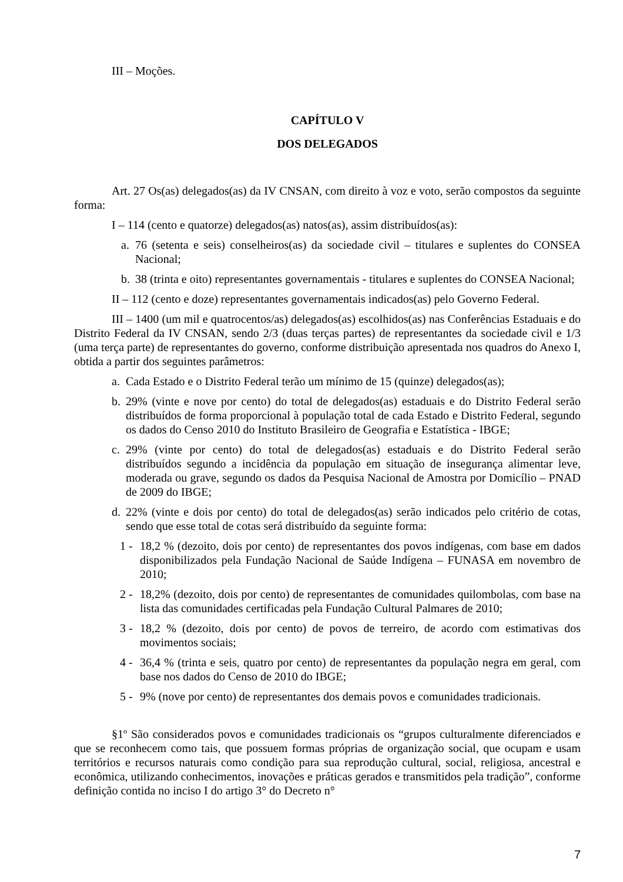III – Moções.
CAPÍTULO V
DOS DELEGADOS
Art. 27 Os(as) delegados(as) da IV CNSAN, com direito à voz e voto, serão compostos da seguinte forma:
I – 114 (cento e quatorze) delegados(as) natos(as), assim distribuídos(as):
a. 76 (setenta e seis) conselheiros(as) da sociedade civil – titulares e suplentes do CONSEA Nacional;
b. 38 (trinta e oito) representantes governamentais - titulares e suplentes do CONSEA Nacional;
II – 112 (cento e doze) representantes governamentais indicados(as) pelo Governo Federal.
III – 1400 (um mil e quatrocentos/as) delegados(as) escolhidos(as) nas Conferências Estaduais e do Distrito Federal da IV CNSAN, sendo 2/3 (duas terças partes) de representantes da sociedade civil e 1/3 (uma terça parte) de representantes do governo, conforme distribuição apresentada nos quadros do Anexo I, obtida a partir dos seguintes parâmetros:
a. Cada Estado e o Distrito Federal terão um mínimo de 15 (quinze) delegados(as);
b. 29% (vinte e nove por cento) do total de delegados(as) estaduais e do Distrito Federal serão distribuídos de forma proporcional à população total de cada Estado e Distrito Federal, segundo os dados do Censo 2010 do Instituto Brasileiro de Geografia e Estatística - IBGE;
c. 29% (vinte por cento) do total de delegados(as) estaduais e do Distrito Federal serão distribuídos segundo a incidência da população em situação de insegurança alimentar leve, moderada ou grave, segundo os dados da Pesquisa Nacional de Amostra por Domicílio – PNAD de 2009 do IBGE;
d. 22% (vinte e dois por cento) do total de delegados(as) serão indicados pelo critério de cotas, sendo que esse total de cotas será distribuído da seguinte forma:
1 - 18,2 % (dezoito, dois por cento) de representantes dos povos indígenas, com base em dados disponibilizados pela Fundação Nacional de Saúde Indígena – FUNASA em novembro de 2010;
2 - 18,2% (dezoito, dois por cento) de representantes de comunidades quilombolas, com base na lista das comunidades certificadas pela Fundação Cultural Palmares de 2010;
3 - 18,2 % (dezoito, dois por cento) de povos de terreiro, de acordo com estimativas dos movimentos sociais;
4 - 36,4 % (trinta e seis, quatro por cento) de representantes da população negra em geral, com base nos dados do Censo de 2010 do IBGE;
5 - 9% (nove por cento) de representantes dos demais povos e comunidades tradicionais.
§1º São considerados povos e comunidades tradicionais os “grupos culturalmente diferenciados e que se reconhecem como tais, que possuem formas próprias de organização social, que ocupam e usam territórios e recursos naturais como condição para sua reprodução cultural, social, religiosa, ancestral e econômica, utilizando conhecimentos, inovações e práticas gerados e transmitidos pela tradição”, conforme definição contida no inciso I do artigo 3° do Decreto n°
7